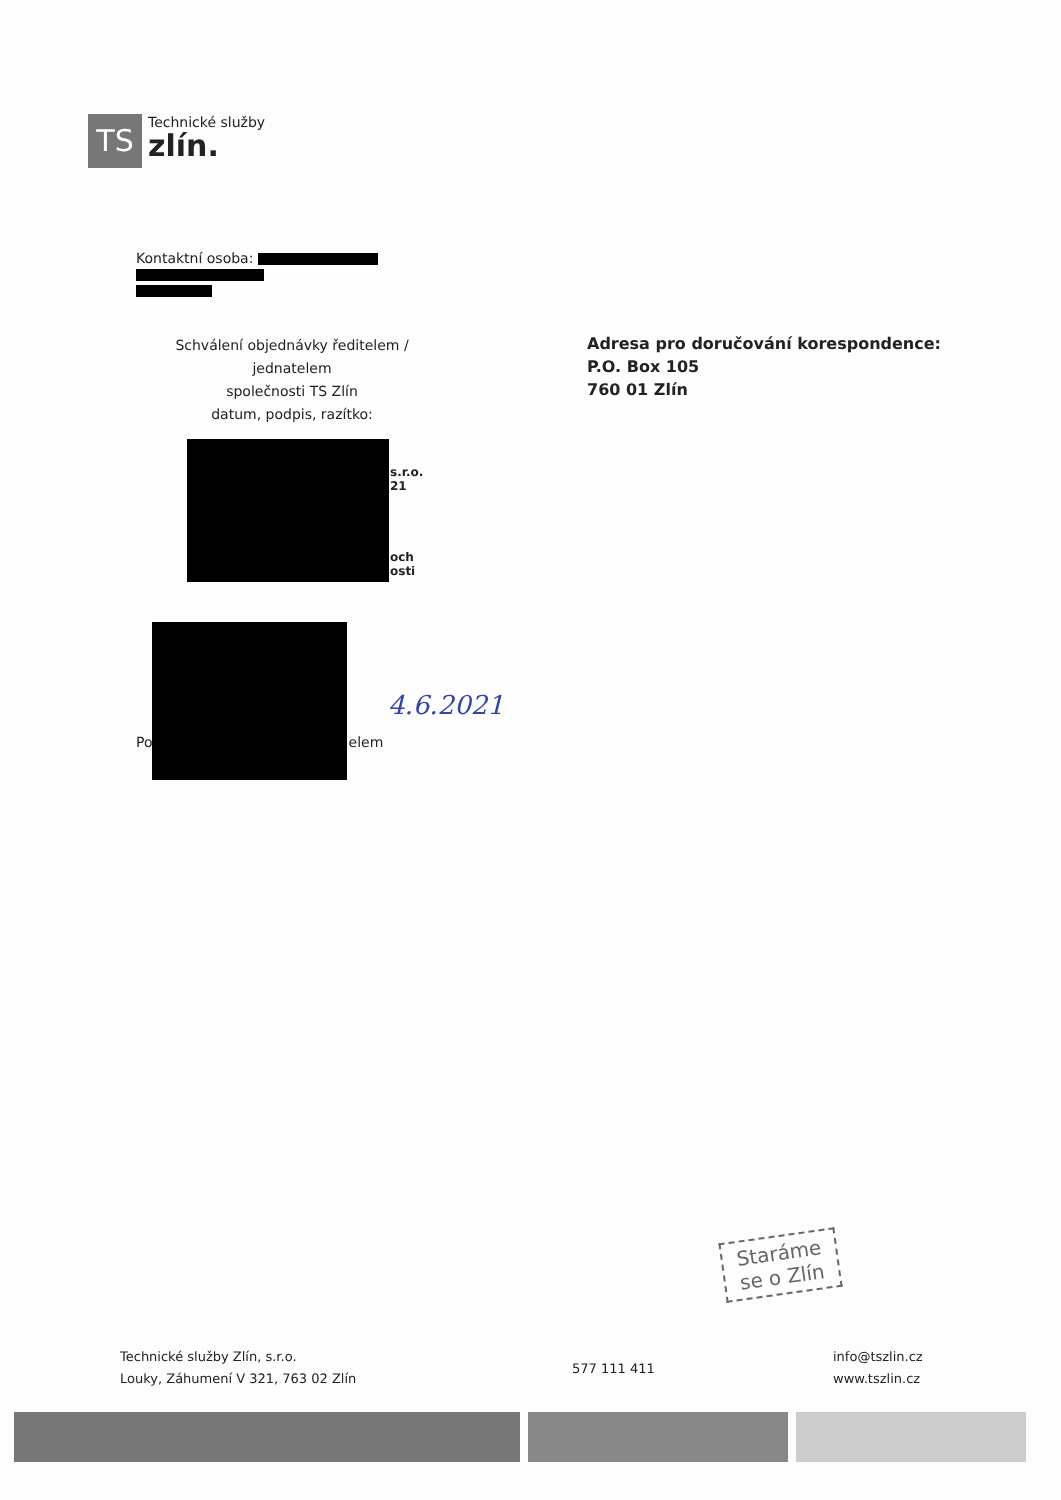TS
Technické služby
zlín.
Kontaktní osoba:
Schválení objednávky ředitelem / jednatelem
společnosti TS Zlín
datum, podpis, razítko:
Adresa pro doručování korespondence:
P.O. Box 105
760 01 Zlín
s.r.o.
21
och
osti
Po elem
4.6.2021
Staráme
se o Zlín
Technické služby Zlín, s.r.o.
Louky, Záhumení V 321, 763 02 Zlín
577 111 411
info@tszlin.cz
www.tszlin.cz